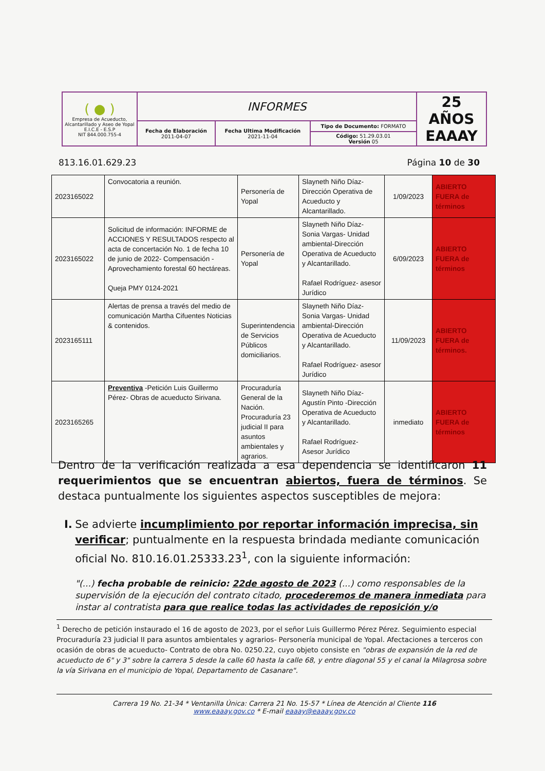| ( ● ) Empresa de Acueducto, Alcantarillado y Aseo de Yopal E.I.C.E - E.S.P NIT 844.000.755-4 | INFORMES | | | 25 AÑOS EAAAY |
| | Fecha de Elaboración 2011-04-07 | Fecha Ultima Modificación 2021-11-04 | Tipo de Documento: FORMATO | |
| | | | Código: 51.29.03.01 Versión 05 | |
813.16.01.629.23 Página 10 de 30
| 2023165022 | Convocatoria a reunión. | Personería de Yopal | Slayneth Niño Díaz- Dirección Operativa de Acueducto y Alcantarillado. | 1/09/2023 | ABIERTO FUERA de términos |
| 2023165022 | Solicitud de información: INFORME de ACCIONES Y RESULTADOS respecto al acta de concertación No. 1 de fecha 10 de junio de 2022- Compensación - Aprovechamiento forestal 60 hectáreas. Queja PMY 0124-2021 | Personería de Yopal | Slayneth Niño Díaz- Sonia Vargas- Unidad ambiental-Dirección Operativa de Acueducto y Alcantarillado. Rafael Rodríguez- asesor Jurídico | 6/09/2023 | ABIERTO FUERA de términos |
| 2023165111 | Alertas de prensa a través del medio de comunicación Martha Cifuentes Noticias & contenidos. | Superintendencia de Servicios Públicos domiciliarios. | Slayneth Niño Díaz- Sonia Vargas- Unidad ambiental-Dirección Operativa de Acueducto y Alcantarillado. Rafael Rodríguez- asesor Jurídico | 11/09/2023 | ABIERTO FUERA de términos. |
| 2023165265 | Preventiva -Petición Luis Guillermo Pérez- Obras de acueducto Sirivana. | Procuraduría General de la Nación. Procuraduría 23 judicial II para asuntos ambientales y agrarios. | Slayneth Niño Díaz- Agustín Pinto -Dirección Operativa de Acueducto y Alcantarillado. Rafael Rodríguez- Asesor Jurídico | inmediato | ABIERTO FUERA de términos |
Dentro de la verificación realizada a esa dependencia se identificaron 11 requerimientos que se encuentran abiertos, fuera de términos. Se destaca puntualmente los siguientes aspectos susceptibles de mejora:
I. Se advierte incumplimiento por reportar información imprecisa, sin verificar; puntualmente en la respuesta brindada mediante comunicación oficial No. 810.16.01.25333.23<sup>1</sup>, con la siguiente información:
"(...) fecha probable de reinicio: 22de agosto de 2023 (...) como responsables de la supervisión de la ejecución del contrato citado, procederemos de manera inmediata para instar al contratista para que realice todas las actividades de reposición y/o
<sup>1</sup> Derecho de petición instaurado el 16 de agosto de 2023, por el señor Luis Guillermo Pérez Pérez. Seguimiento especial Procuraduría 23 judicial II para asuntos ambientales y agrarios- Personería municipal de Yopal. Afectaciones a terceros con ocasión de obras de acueducto- Contrato de obra No. 0250.22, cuyo objeto consiste en "obras de expansión de la red de acueducto de 6" y 3" sobre la carrera 5 desde la calle 60 hasta la calle 68, y entre diagonal 55 y el canal la Milagrosa sobre la vía Sirivana en el municipio de Yopal, Departamento de Casanare".
Carrera 19 No. 21-34 * Ventanilla Única: Carrera 21 No. 15-57 * Línea de Atención al Cliente 116
www.eaaay.gov.co * E-mail eaaay@eaaay.gov.co